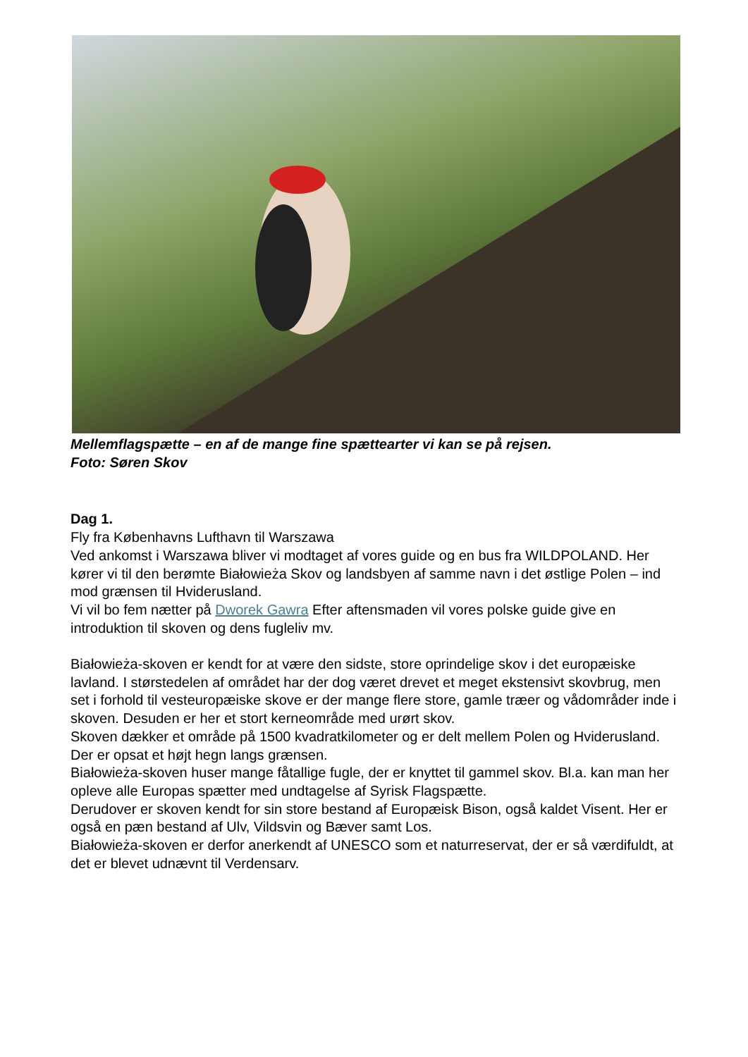Mellemflagspætte – en af de mange fine spættearter vi kan se på rejsen.
Foto: Søren Skov
Dag 1.
Fly fra Københavns Lufthavn til Warszawa
Ved ankomst i Warszawa bliver vi modtaget af vores guide og en bus fra WILDPOLAND. Her kører vi til den berømte Białowieża Skov og landsbyen af samme navn i det østlige Polen – ind mod grænsen til Hviderusland.
Vi vil bo fem nætter på Dworek Gawra Efter aftensmaden vil vores polske guide give en introduktion til skoven og dens fugleliv mv.
Białowieża-skoven er kendt for at være den sidste, store oprindelige skov i det europæiske lavland. I størstedelen af området har der dog været drevet et meget ekstensivt skovbrug, men set i forhold til vesteuropæiske skove er der mange flere store, gamle træer og vådområder inde i skoven. Desuden er her et stort kerneområde med urørt skov.
Skoven dækker et område på 1500 kvadratkilometer og er delt mellem Polen og Hviderusland. Der er opsat et højt hegn langs grænsen.
Białowieża-skoven huser mange fåtallige fugle, der er knyttet til gammel skov. Bl.a. kan man her opleve alle Europas spætter med undtagelse af Syrisk Flagspætte.
Derudover er skoven kendt for sin store bestand af Europæisk Bison, også kaldet Visent. Her er også en pæn bestand af Ulv, Vildsvin og Bæver samt Los.
Białowieża-skoven er derfor anerkendt af UNESCO som et naturreservat, der er så værdifuldt, at det er blevet udnævnt til Verdensarv.